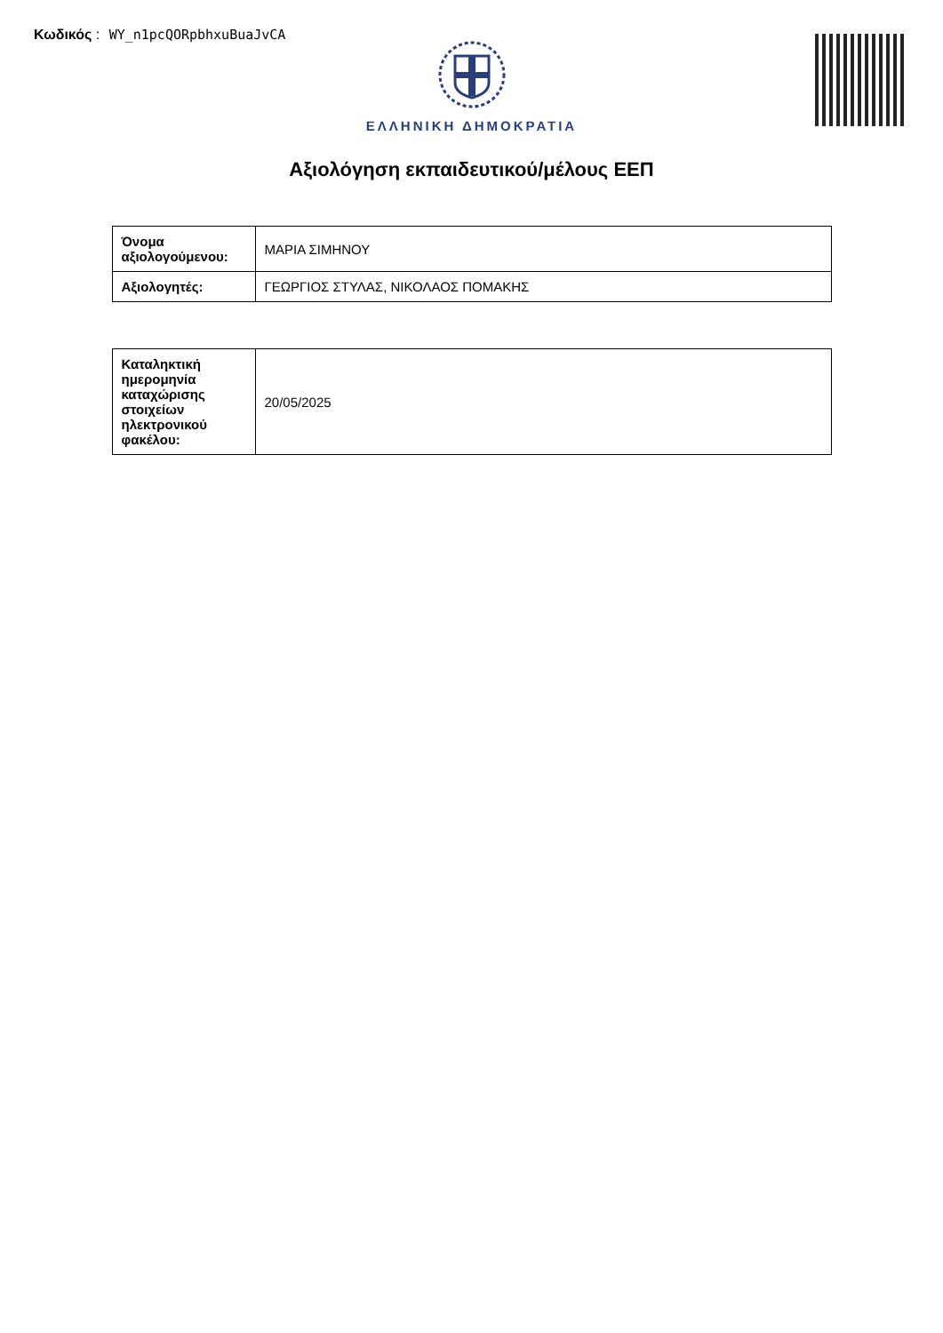Κωδικός : WY_n1pcQORpbhxuBuaJvCA
ΕΛΛΗΝΙΚΗ ΔΗΜΟΚΡΑΤΙΑ
Αξιολόγηση εκπαιδευτικού/μέλους ΕΕΠ
| Όνομα αξιολογούμενου: | ΜΑΡΙΑ ΣΙΜΗΝΟΥ |
| Αξιολογητές: | ΓΕΩΡΓΙΟΣ ΣΤΥΛΑΣ, ΝΙΚΟΛΑΟΣ ΠΟΜΑΚΗΣ |
| Καταληκτική ημερομηνία καταχώρισης στοιχείων ηλεκτρονικού φακέλου: | 20/05/2025 |